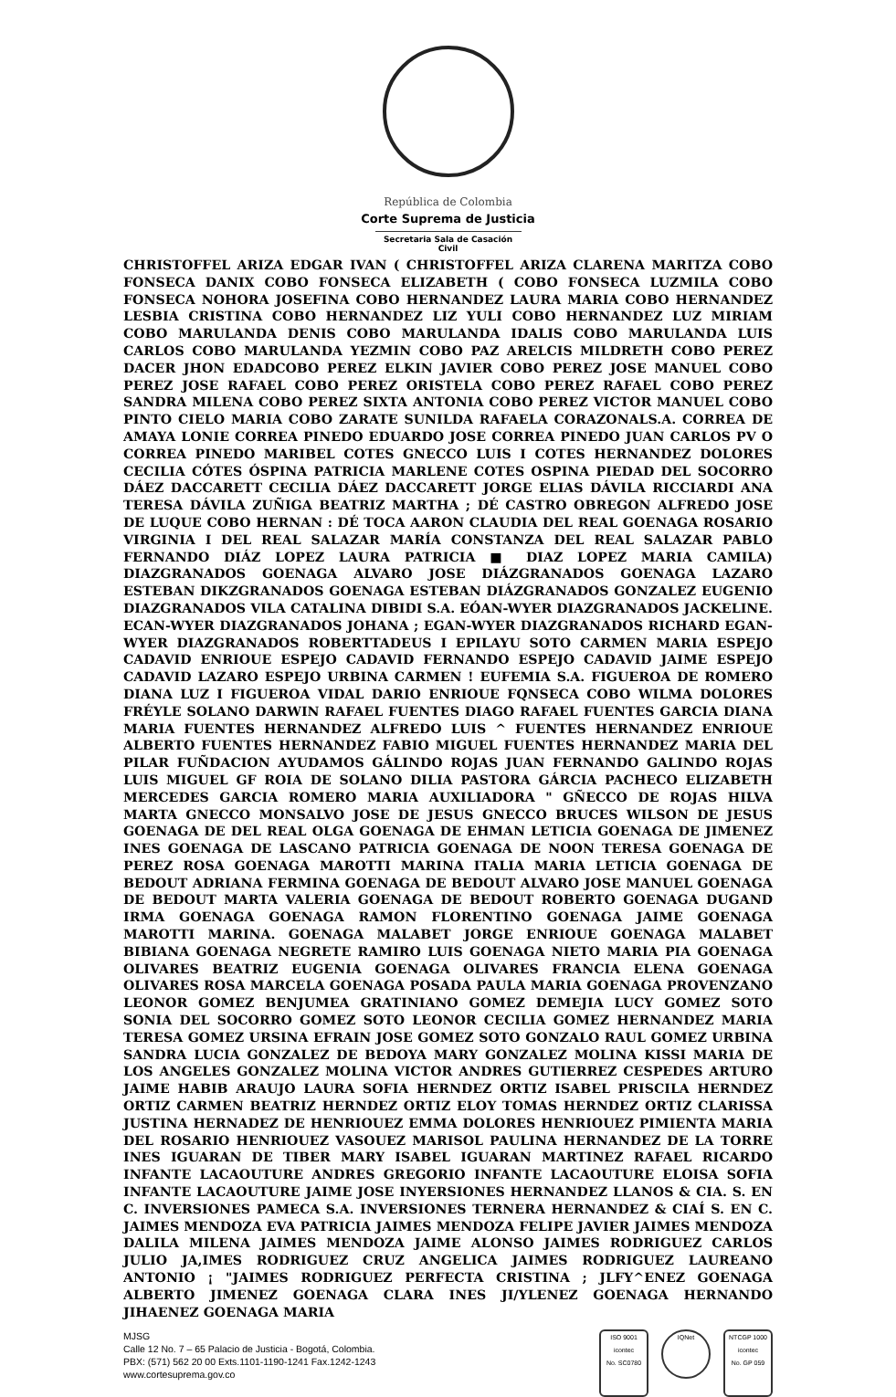República de Colombia
Corte Suprema de Justicia
Secretaria Sala de Casación Civil
CHRISTOFFEL ARIZA EDGAR IVAN ( CHRISTOFFEL ARIZA CLARENA MARITZA COBO FONSECA DANIX COBO FONSECA ELIZABETH ( COBO FONSECA LUZMILA COBO FONSECA NOHORA JOSEFINA COBO HERNANDEZ LAURA MARIA COBO HERNANDEZ LESBIA CRISTINA COBO HERNANDEZ LIZ YULI COBO HERNANDEZ LUZ MIRIAM COBO MARULANDA DENIS COBO MARULANDA IDALIS COBO MARULANDA LUIS CARLOS COBO MARULANDA YEZMIN COBO PAZ ARELCIS MILDRETH COBO PEREZ DACER JHON EDADCOBO PEREZ ELKIN JAVIER COBO PEREZ JOSE MANUEL COBO PEREZ JOSE RAFAEL COBO PEREZ ORISTELA COBO PEREZ RAFAEL COBO PEREZ SANDRA MILENA COBO PEREZ SIXTA ANTONIA COBO PEREZ VICTOR MANUEL COBO PINTO CIELO MARIA COBO ZARATE SUNILDA RAFAELA CORAZONALS.A. CORREA DE AMAYA LONIE CORREA PINEDO EDUARDO JOSE CORREA PINEDO JUAN CARLOS PV O CORREA PINEDO MARIBEL COTES GNECCO LUIS I COTES HERNANDEZ DOLORES CECILIA CÓTES ÓSPINA PATRICIA MARLENE COTES OSPINA PIEDAD DEL SOCORRO DÁEZ DACCARETT CECILIA DÁEZ DACCARETT JORGE ELIAS DÁVILA RICCIARDI ANA TERESA DÁVILA ZUÑIGA BEATRIZ MARTHA ; DÉ CASTRO OBREGON ALFREDO JOSE DE LUQUE COBO HERNAN : DÉ TOCA AARON CLAUDIA DEL REAL GOENAGA ROSARIO VIRGINIA I DEL REAL SALAZAR MARÍA CONSTANZA DEL REAL SALAZAR PABLO FERNANDO DIÁZ LOPEZ LAURA PATRICIA ■ DIAZ LOPEZ MARIA CAMILA) DIAZGRANADOS GOENAGA ALVARO JOSE DIÁZGRANADOS GOENAGA LAZARO ESTEBAN DIKZGRANADOS GOENAGA ESTEBAN DIÁZGRANADOS GONZALEZ EUGENIO DIAZGRANADOS VILA CATALINA DIBIDI S.A. EÓAN-WYER DIAZGRANADOS JACKELINE. ECAN-WYER DIAZGRANADOS JOHANA ; EGAN-WYER DIAZGRANADOS RICHARD EGAN-WYER DIAZGRANADOS ROBERTTADEUS I EPILAYU SOTO CARMEN MARIA ESPEJO CADAVID ENRIOUE ESPEJO CADAVID FERNANDO ESPEJO CADAVID JAIME ESPEJO CADAVID LAZARO ESPEJO URBINA CARMEN ! EUFEMIA S.A. FIGUEROA DE ROMERO DIANA LUZ I FIGUEROA VIDAL DARIO ENRIOUE FQNSECA COBO WILMA DOLORES FRÉYLE SOLANO DARWIN RAFAEL FUENTES DIAGO RAFAEL FUENTES GARCIA DIANA MARIA FUENTES HERNANDEZ ALFREDO LUIS ^ FUENTES HERNANDEZ ENRIOUE ALBERTO FUENTES HERNANDEZ FABIO MIGUEL FUENTES HERNANDEZ MARIA DEL PILAR FUÑDACION AYUDAMOS GÁLINDO ROJAS JUAN FERNANDO GALINDO ROJAS LUIS MIGUEL GF ROIA DE SOLANO DILIA PASTORA GÁRCIA PACHECO ELIZABETH MERCEDES GARCIA ROMERO MARIA AUXILIADORA " GÑECCO DE ROJAS HILVA MARTA GNECCO MONSALVO JOSE DE JESUS GNECCO BRUCES WILSON DE JESUS GOENAGA DE DEL REAL OLGA GOENAGA DE EHMAN LETICIA GOENAGA DE JIMENEZ INES GOENAGA DE LASCANO PATRICIA GOENAGA DE NOON TERESA GOENAGA DE PEREZ ROSA GOENAGA MAROTTI MARINA ITALIA MARIA LETICIA GOENAGA DE BEDOUT ADRIANA FERMINA GOENAGA DE BEDOUT ALVARO JOSE MANUEL GOENAGA DE BEDOUT MARTA VALERIA GOENAGA DE BEDOUT ROBERTO GOENAGA DUGAND IRMA GOENAGA GOENAGA RAMON FLORENTINO GOENAGA JAIME GOENAGA MAROTTI MARINA. GOENAGA MALABET JORGE ENRIOUE GOENAGA MALABET BIBIANA GOENAGA NEGRETE RAMIRO LUIS GOENAGA NIETO MARIA PIA GOENAGA OLIVARES BEATRIZ EUGENIA GOENAGA OLIVARES FRANCIA ELENA GOENAGA OLIVARES ROSA MARCELA GOENAGA POSADA PAULA MARIA GOENAGA PROVENZANO LEONOR GOMEZ BENJUMEA GRATINIANO GOMEZ DEMEJIA LUCY GOMEZ SOTO SONIA DEL SOCORRO GOMEZ SOTO LEONOR CECILIA GOMEZ HERNANDEZ MARIA TERESA GOMEZ URSINA EFRAIN JOSE GOMEZ SOTO GONZALO RAUL GOMEZ URBINA SANDRA LUCIA GONZALEZ DE BEDOYA MARY GONZALEZ MOLINA KISSI MARIA DE LOS ANGELES GONZALEZ MOLINA VICTOR ANDRES GUTIERREZ CESPEDES ARTURO JAIME HABIB ARAUJO LAURA SOFIA HERNDEZ ORTIZ ISABEL PRISCILA HERNDEZ ORTIZ CARMEN BEATRIZ HERNDEZ ORTIZ ELOY TOMAS HERNDEZ ORTIZ CLARISSA JUSTINA HERNADEZ DE HENRIOUEZ EMMA DOLORES HENRIOUEZ PIMIENTA MARIA DEL ROSARIO HENRIOUEZ VASOUEZ MARISOL PAULINA HERNANDEZ DE LA TORRE INES IGUARAN DE TIBER MARY ISABEL IGUARAN MARTINEZ RAFAEL RICARDO INFANTE LACAOUTURE ANDRES GREGORIO INFANTE LACAOUTURE ELOISA SOFIA INFANTE LACAOUTURE JAIME JOSE INYERSIONES HERNANDEZ LLANOS & CIA. S. EN C. INVERSIONES PAMECA S.A. INVERSIONES TERNERA HERNANDEZ & CIAÍ S. EN C. JAIMES MENDOZA EVA PATRICIA JAIMES MENDOZA FELIPE JAVIER JAIMES MENDOZA DALILA MILENA JAIMES MENDOZA JAIME ALONSO JAIMES RODRIGUEZ CARLOS JULIO JA,IMES RODRIGUEZ CRUZ ANGELICA JAIMES RODRIGUEZ LAUREANO ANTONIO ¡ "JAIMES RODRIGUEZ PERFECTA CRISTINA ; JLFY^ENEZ GOENAGA ALBERTO JIMENEZ GOENAGA CLARA INES JI/YLENEZ GOENAGA HERNANDO JIHAENEZ GOENAGA MARIA
MJSG
Calle 12 No. 7 – 65 Palacio de Justicia - Bogotá, Colombia.
PBX: (571) 562 20 00 Exts.1101-1190-1241 Fax.1242-1243
www.cortesuprema.gov.co
ISO 9001
icontec
No. SC0780
IQNet
NTCGP 1000
icontec
No. GP 059